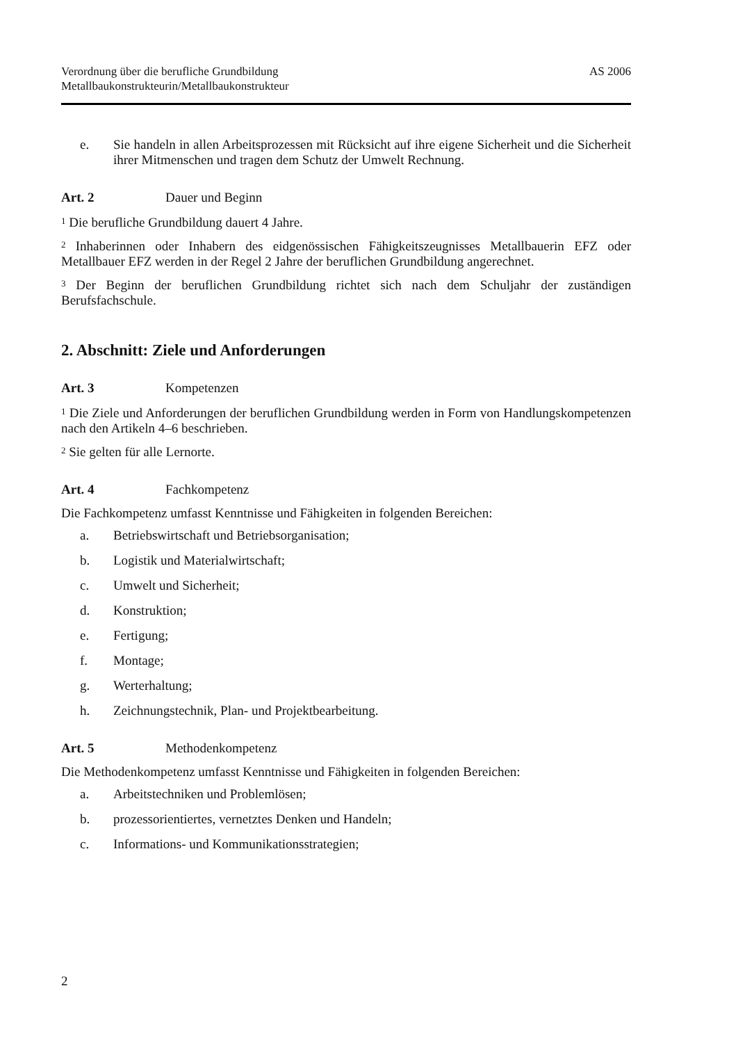Verordnung über die berufliche Grundbildung
Metallbaukonstrukteurin/Metallbaukonstrukteur
AS 2006
e. Sie handeln in allen Arbeitsprozessen mit Rücksicht auf ihre eigene Sicherheit und die Sicherheit ihrer Mitmenschen und tragen dem Schutz der Umwelt Rechnung.
Art. 2 Dauer und Beginn
<sup>1</sup> Die berufliche Grundbildung dauert 4 Jahre.
<sup>2</sup> Inhaberinnen oder Inhabern des eidgenössischen Fähigkeitszeugnisses Metallbauerin EFZ oder Metallbauer EFZ werden in der Regel 2 Jahre der beruflichen Grundbildung angerechnet.
<sup>3</sup> Der Beginn der beruflichen Grundbildung richtet sich nach dem Schuljahr der zuständigen Berufsfachschule.
2. Abschnitt: Ziele und Anforderungen
Art. 3 Kompetenzen
<sup>1</sup> Die Ziele und Anforderungen der beruflichen Grundbildung werden in Form von Handlungskompetenzen nach den Artikeln 4–6 beschrieben.
<sup>2</sup> Sie gelten für alle Lernorte.
Art. 4 Fachkompetenz
Die Fachkompetenz umfasst Kenntnisse und Fähigkeiten in folgenden Bereichen:
a. Betriebswirtschaft und Betriebsorganisation;
b. Logistik und Materialwirtschaft;
c. Umwelt und Sicherheit;
d. Konstruktion;
e. Fertigung;
f. Montage;
g. Werterhaltung;
h. Zeichnungstechnik, Plan- und Projektbearbeitung.
Art. 5 Methodenkompetenz
Die Methodenkompetenz umfasst Kenntnisse und Fähigkeiten in folgenden Bereichen:
a. Arbeitstechniken und Problemlösen;
b. prozessorientiertes, vernetztes Denken und Handeln;
c. Informations- und Kommunikationsstrategien;
2